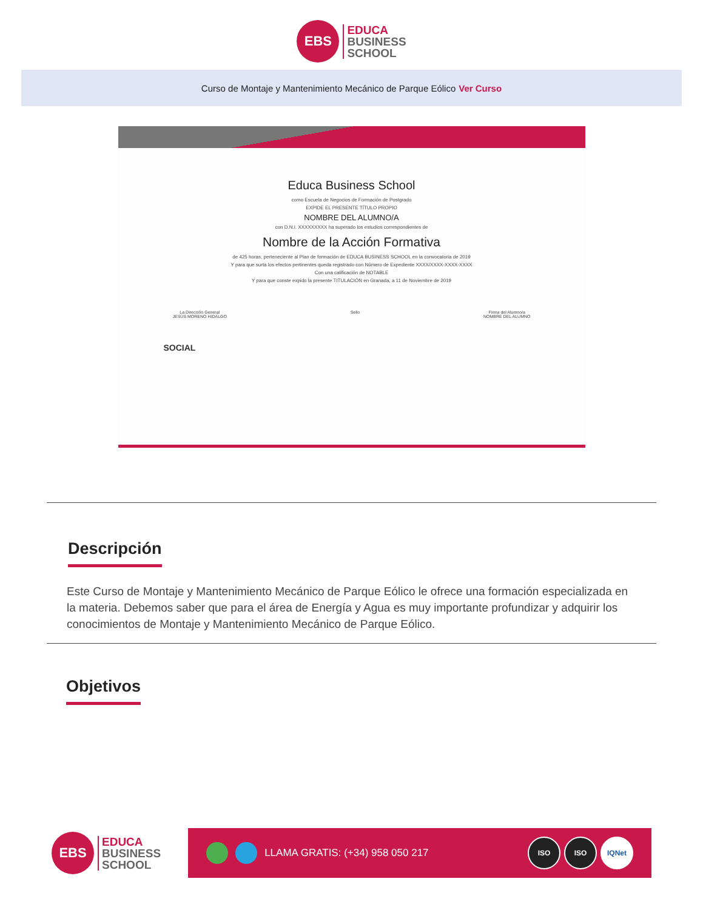EBS
EDUCA
BUSINESS
SCHOOL
Curso de Montaje y Mantenimiento Mecánico de Parque Eólico Ver Curso
Educa Business School
como Escuela de Negocios de Formación de Postgrado
EXPIDE EL PRESENTE TÍTULO PROPIO
NOMBRE DEL ALUMNO/A
con D.N.I. XXXXXXXXX ha superado los estudios correspondientes de
Nombre de la Acción Formativa
de 425 horas, perteneciente al Plan de formación de EDUCA BUSINESS SCHOOL en la convocatoria de 2019
Y para que surta los efectos pertinentes queda registrado con Número de Expediente XXXX/XXXX-XXXX-XXXX
Con una calificación de NOTABLE
Y para que conste expido la presente TITULACIÓN en Granada, a 11 de Noviembre de 2019
La Dirección General
JESÚS MORENO HIDALGO Sello Firma del Alumno/a
NOMBRE DEL ALUMNO
SOCIAL
Descripción
Este Curso de Montaje y Mantenimiento Mecánico de Parque Eólico le ofrece una formación especializada en la materia. Debemos saber que para el área de Energía y Agua es muy importante profundizar y adquirir los conocimientos de Montaje y Mantenimiento Mecánico de Parque Eólico.
Objetivos
EBS
EDUCA
BUSINESS
SCHOOL
LLAMA GRATIS: (+34) 958 050 217 ISO ISO IQNet